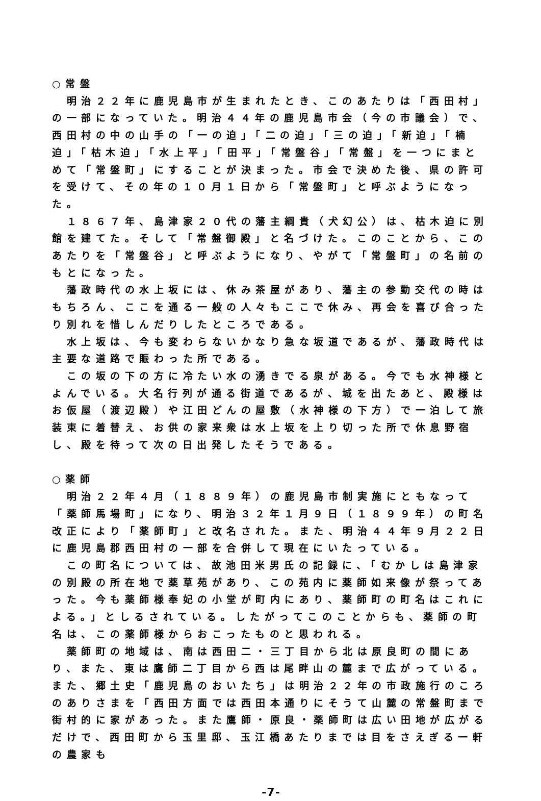○常盤
　明治２２年に鹿児島市が生まれたとき、このあたりは「西田村」の一部になっていた。明治４４年の鹿児島市会（今の市議会）で、西田村の中の山手の「一の迫」「二の迫」「三の迫」「新迫」「楠迫」「枯木迫」「水上平」「田平」「常盤谷」「常盤」を一つにまとめて「常盤町」にすることが決まった。市会で決めた後、県の許可を受けて、その年の１０月１日から「常盤町」と呼ぶようになった。
　１８６７年、島津家２０代の藩主綱貴（犬幻公）は、枯木迫に別館を建てた。そして「常盤御殿」と名づけた。このことから、このあたりを「常盤谷」と呼ぶようになり、やがて「常盤町」の名前のもとになった。
　藩政時代の水上坂には、休み茶屋があり、藩主の参勤交代の時はもちろん、ここを通る一般の人々もここで休み、再会を喜び合ったり別れを惜しんだりしたところである。
　水上坂は、今も変わらないかなり急な坂道であるが、藩政時代は主要な道路で賑わった所である。
　この坂の下の方に冷たい水の湧きでる泉がある。今でも水神様とよんでいる。大名行列が通る街道であるが、城を出たあと、殿様はお仮屋（渡辺殿）や江田どんの屋敷（水神様の下方）で一泊して旅装束に着替え、お供の家来衆は水上坂を上り切った所で休息野宿し、殿を待って次の日出発したそうである。
○薬師
　明治２２年４月（１８８９年）の鹿児島市制実施にともなって「薬師馬場町」になり、明治３２年１月９日（１８９９年）の町名改正により「薬師町」と改名された。また、明治４４年９月２２日に鹿児島郡西田村の一部を合併して現在にいたっている。
　この町名については、故池田米男氏の記録に、「むかしは島津家の別殿の所在地で薬草苑があり、この苑内に薬師如来像が祭ってあった。今も薬師様奉妃の小堂が町内にあり、薬師町の町名はこれによる。」としるされている。したがってこのことからも、薬師の町名は、この薬師様からおこったものと思われる。
　薬師町の地域は、南は西田二・三丁目から北は原良町の間にあり、また、東は鷹師二丁目から西は尾畔山の麓まで広がっている。また、郷土史「鹿児島のおいたち」は明治２２年の市政施行のころのありさまを「西田方面では西田本通りにそうて山麓の常盤町まで街村的に家があった。また鷹師・原良・薬師町は広い田地が広がるだけで、西田町から玉里邸、玉江橋あたりまでは目をさえぎる一軒の農家も
-7-